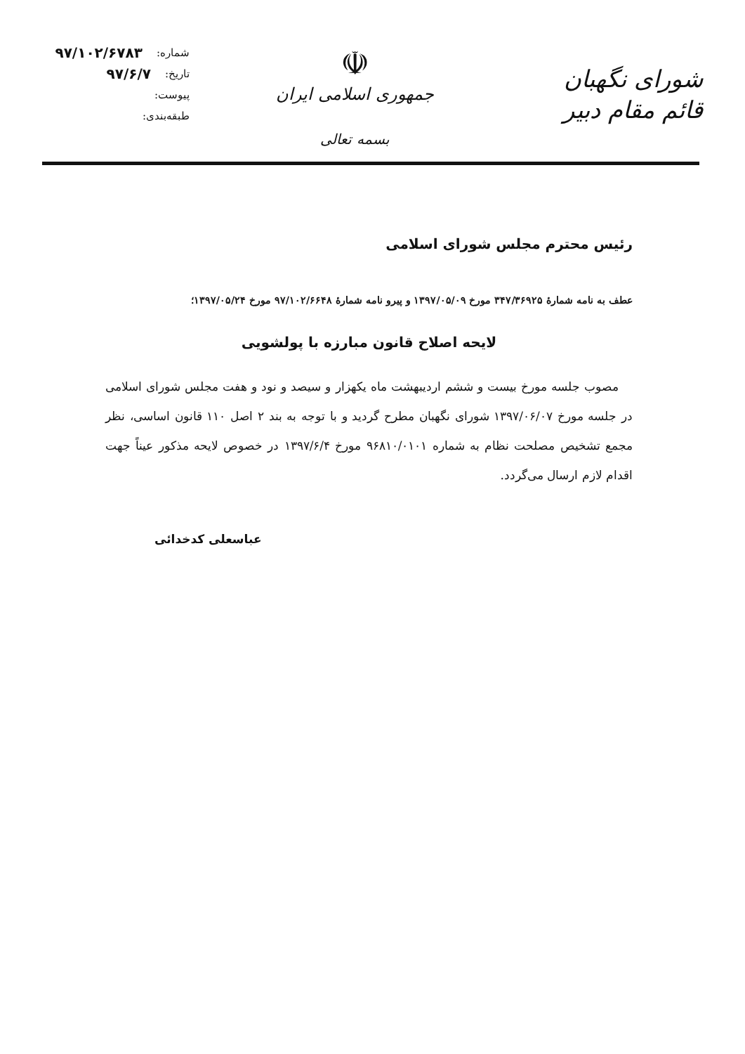شورای نگهبان
قائم مقام دبیر
☫
جمهوری اسلامی ایران
بسمه تعالی
شماره: ۹۷/۱۰۲/۶۷۸۳
تاریخ: ۹۷/۶/۷
پیوست:
طبقه‌بندی:
رئیس محترم مجلس شورای اسلامی
عطف به نامه شمارهٔ ۳۴۷/۳۶۹۲۵ مورخ ۱۳۹۷/۰۵/۰۹ و پیرو نامه شمارهٔ ۹۷/۱۰۲/۶۶۴۸ مورخ ۱۳۹۷/۰۵/۲۴؛
لایحه اصلاح قانون مبارزه با پولشویی
مصوب جلسه مورخ بیست و ششم اردیبهشت ماه یکهزار و سیصد و نود و هفت مجلس شورای اسلامی در جلسه مورخ ۱۳۹۷/۰۶/۰۷ شورای نگهبان مطرح گردید و با توجه به بند ۲ اصل ۱۱۰ قانون اساسی، نظر مجمع تشخیص مصلحت نظام به شماره ۹۶۸۱۰/۰۱۰۱ مورخ ۱۳۹۷/۶/۴ در خصوص لایحه مذکور عیناً جهت اقدام لازم ارسال می‌گردد.
عباسعلی کدخدائی